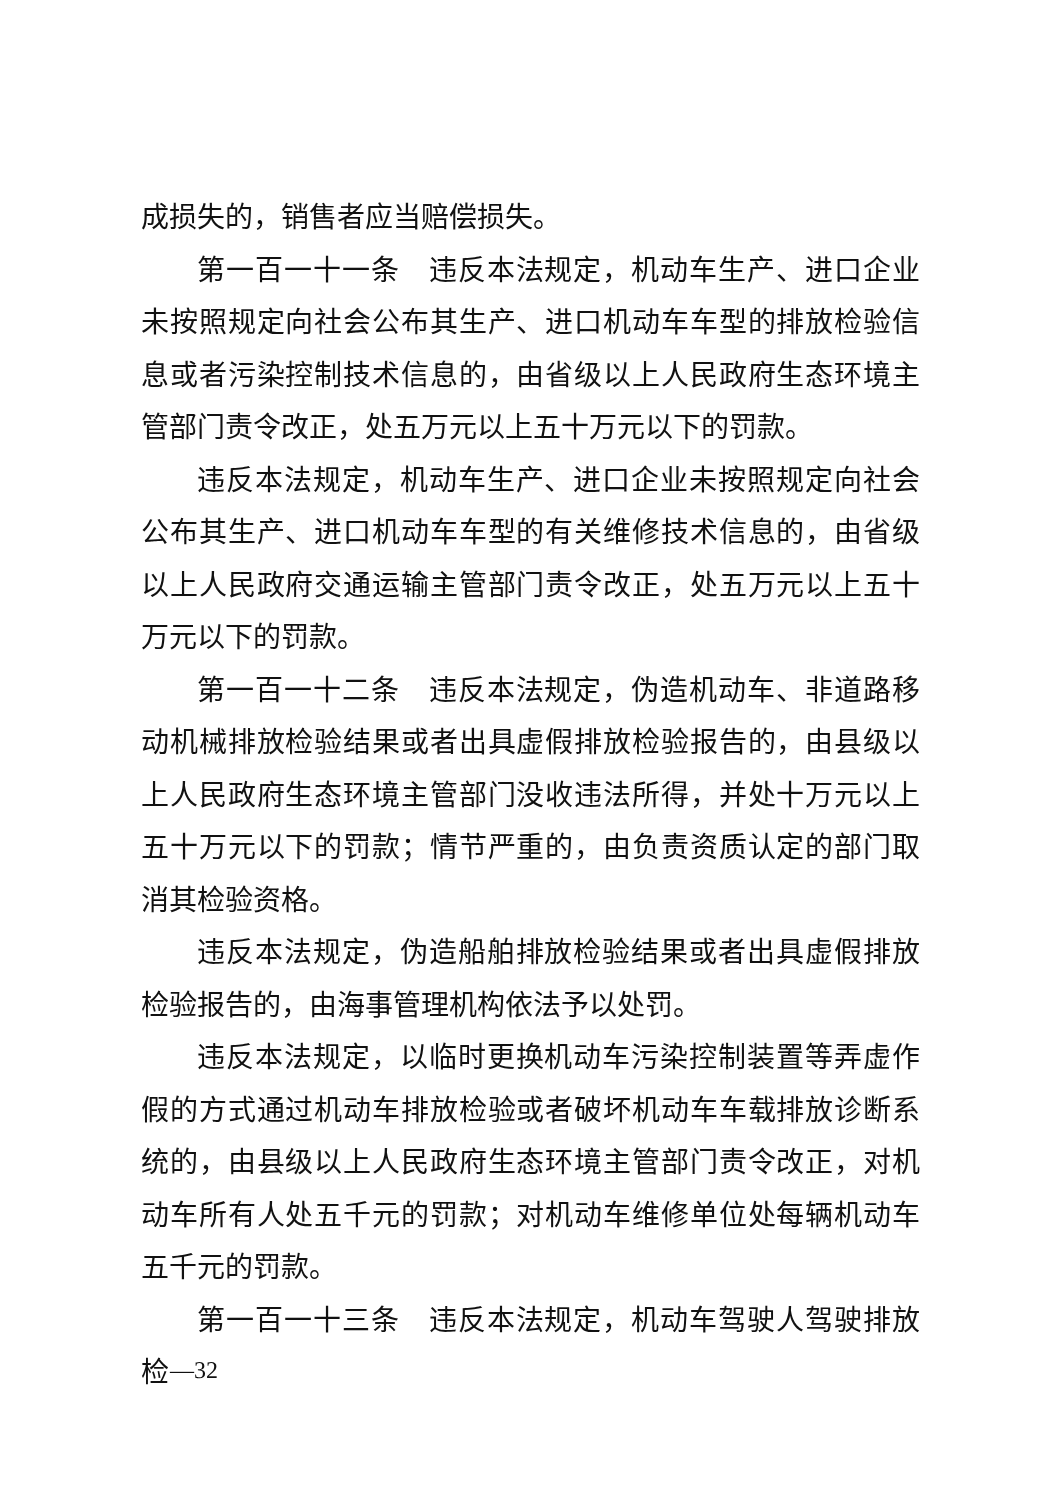成损失的，销售者应当赔偿损失。
第一百一十一条　违反本法规定，机动车生产、进口企业未按照规定向社会公布其生产、进口机动车车型的排放检验信息或者污染控制技术信息的，由省级以上人民政府生态环境主管部门责令改正，处五万元以上五十万元以下的罚款。
违反本法规定，机动车生产、进口企业未按照规定向社会公布其生产、进口机动车车型的有关维修技术信息的，由省级以上人民政府交通运输主管部门责令改正，处五万元以上五十万元以下的罚款。
第一百一十二条　违反本法规定，伪造机动车、非道路移动机械排放检验结果或者出具虚假排放检验报告的，由县级以上人民政府生态环境主管部门没收违法所得，并处十万元以上五十万元以下的罚款；情节严重的，由负责资质认定的部门取消其检验资格。
违反本法规定，伪造船舶排放检验结果或者出具虚假排放检验报告的，由海事管理机构依法予以处罚。
违反本法规定，以临时更换机动车污染控制装置等弄虚作假的方式通过机动车排放检验或者破坏机动车车载排放诊断系统的，由县级以上人民政府生态环境主管部门责令改正，对机动车所有人处五千元的罚款；对机动车维修单位处每辆机动车五千元的罚款。
第一百一十三条　违反本法规定，机动车驾驶人驾驶排放检
—32